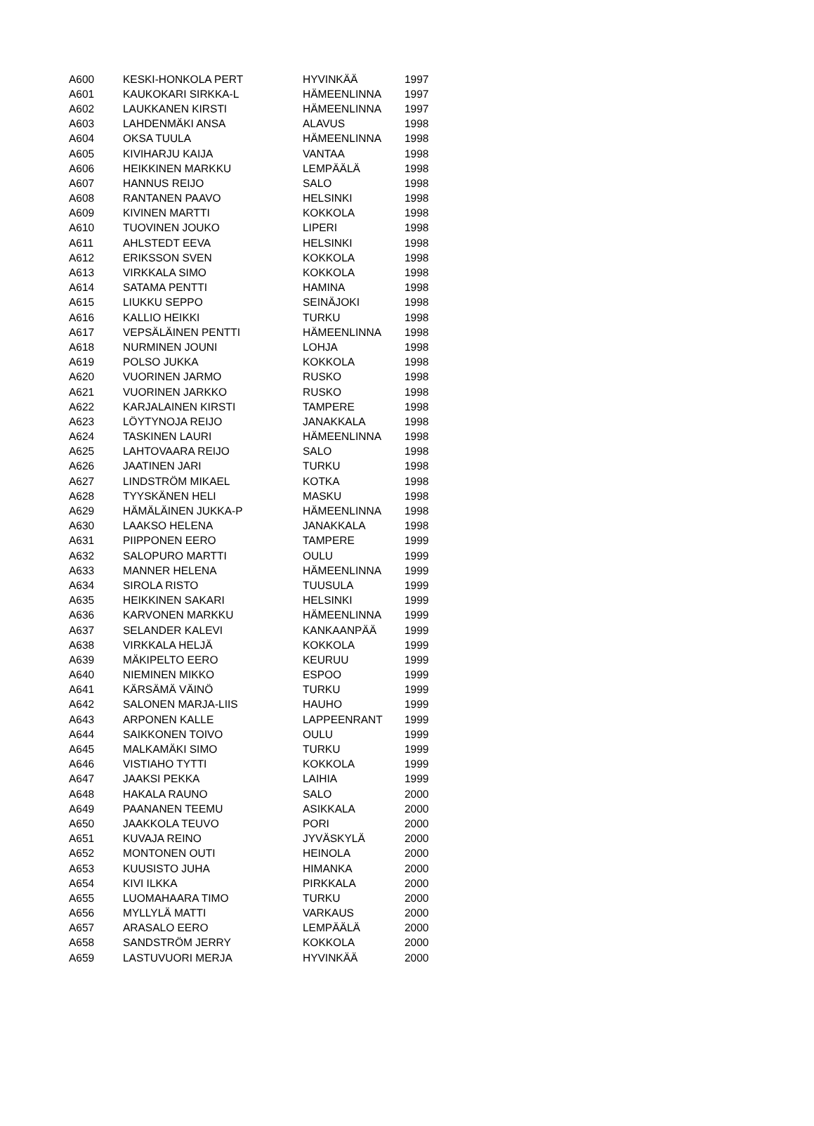| A600 | KESKI-HONKOLA PERT | HYVINKÄÄ | 1997 |
| A601 | KAUKOKARI SIRKKA-L | HÄMEENLINNA | 1997 |
| A602 | LAUKKANEN KIRSTI | HÄMEENLINNA | 1997 |
| A603 | LAHDENMÄKI ANSA | ALAVUS | 1998 |
| A604 | OKSA TUULA | HÄMEENLINNA | 1998 |
| A605 | KIVIHARJU KAIJA | VANTAA | 1998 |
| A606 | HEIKKINEN MARKKU | LEMPÄÄLÄ | 1998 |
| A607 | HANNUS REIJO | SALO | 1998 |
| A608 | RANTANEN PAAVO | HELSINKI | 1998 |
| A609 | KIVINEN MARTTI | KOKKOLA | 1998 |
| A610 | TUOVINEN JOUKO | LIPERI | 1998 |
| A611 | AHLSTEDT EEVA | HELSINKI | 1998 |
| A612 | ERIKSSON SVEN | KOKKOLA | 1998 |
| A613 | VIRKKALA SIMO | KOKKOLA | 1998 |
| A614 | SATAMA PENTTI | HAMINA | 1998 |
| A615 | LIUKKU SEPPO | SEINÄJOKI | 1998 |
| A616 | KALLIO HEIKKI | TURKU | 1998 |
| A617 | VEPSÄLÄINEN PENTTI | HÄMEENLINNA | 1998 |
| A618 | NURMINEN JOUNI | LOHJA | 1998 |
| A619 | POLSO JUKKA | KOKKOLA | 1998 |
| A620 | VUORINEN JARMO | RUSKO | 1998 |
| A621 | VUORINEN JARKKO | RUSKO | 1998 |
| A622 | KARJALAINEN KIRSTI | TAMPERE | 1998 |
| A623 | LÖYTYNOJA REIJO | JANAKKALA | 1998 |
| A624 | TASKINEN LAURI | HÄMEENLINNA | 1998 |
| A625 | LAHTOVAARA REIJO | SALO | 1998 |
| A626 | JAATINEN JARI | TURKU | 1998 |
| A627 | LINDSTRÖM MIKAEL | KOTKA | 1998 |
| A628 | TYYSKÄNEN HELI | MASKU | 1998 |
| A629 | HÄMÄLÄINEN JUKKA-P | HÄMEENLINNA | 1998 |
| A630 | LAAKSO HELENA | JANAKKALA | 1998 |
| A631 | PIIPPONEN EERO | TAMPERE | 1999 |
| A632 | SALOPURO MARTTI | OULU | 1999 |
| A633 | MANNER HELENA | HÄMEENLINNA | 1999 |
| A634 | SIROLA RISTO | TUUSULA | 1999 |
| A635 | HEIKKINEN SAKARI | HELSINKI | 1999 |
| A636 | KARVONEN MARKKU | HÄMEENLINNA | 1999 |
| A637 | SELANDER KALEVI | KANKAANPÄÄ | 1999 |
| A638 | VIRKKALA HELJÄ | KOKKOLA | 1999 |
| A639 | MÄKIPELTO EERO | KEURUU | 1999 |
| A640 | NIEMINEN MIKKO | ESPOO | 1999 |
| A641 | KÄRSÄMÄ VÄINÖ | TURKU | 1999 |
| A642 | SALONEN MARJA-LIIS | HAUHO | 1999 |
| A643 | ARPONEN KALLE | LAPPEENRANT | 1999 |
| A644 | SAIKKONEN TOIVO | OULU | 1999 |
| A645 | MALKAMÄKI SIMO | TURKU | 1999 |
| A646 | VISTIAHO TYTTI | KOKKOLA | 1999 |
| A647 | JAAKSI PEKKA | LAIHIA | 1999 |
| A648 | HAKALA RAUNO | SALO | 2000 |
| A649 | PAANANEN TEEMU | ASIKKALA | 2000 |
| A650 | JAAKKOLA TEUVO | PORI | 2000 |
| A651 | KUVAJA REINO | JYVÄSKYLÄ | 2000 |
| A652 | MONTONEN OUTI | HEINOLA | 2000 |
| A653 | KUUSISTO JUHA | HIMANKA | 2000 |
| A654 | KIVI ILKKA | PIRKKALA | 2000 |
| A655 | LUOMAHAARA TIMO | TURKU | 2000 |
| A656 | MYLLYLÄ MATTI | VARKAUS | 2000 |
| A657 | ARASALO EERO | LEMPÄÄLÄ | 2000 |
| A658 | SANDSTRÖM JERRY | KOKKOLA | 2000 |
| A659 | LASTUVUORI MERJA | HYVINKÄÄ | 2000 |